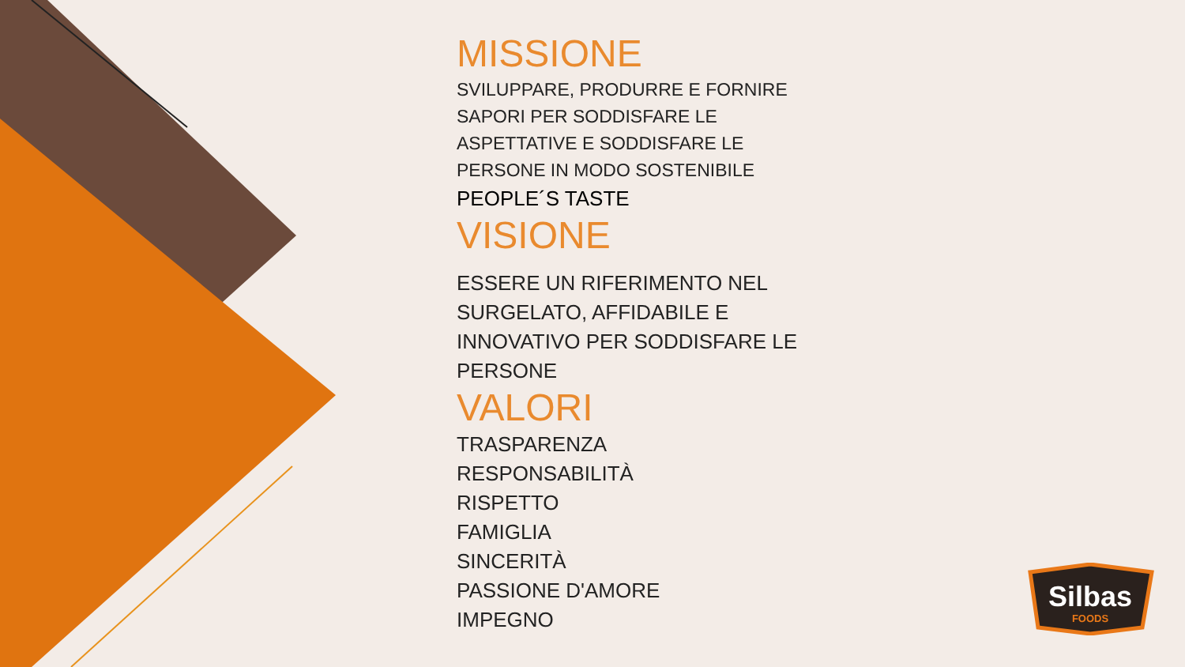MISSIONE
SVILUPPARE, PRODURRE E FORNIRE
SAPORI PER SODDISFARE LE
ASPETTATIVE E SODDISFARE LE
PERSONE IN MODO SOSTENIBILE
PEOPLE´S TASTE
VISIONE
ESSERE UN RIFERIMENTO NEL
SURGELATO, AFFIDABILE E
INNOVATIVO PER SODDISFARE LE
PERSONE
VALORI
TRASPARENZA
RESPONSABILITÀ
RISPETTO
FAMIGLIA
SINCERITÀ
PASSIONE D'AMORE
IMPEGNO
Silbas
FOODS